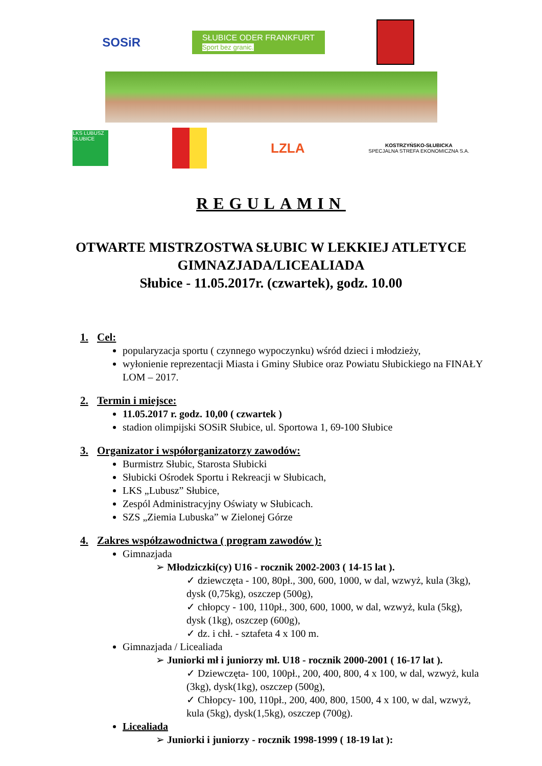SOSiR
SŁUBICE ODER FRANKFURT
Sport bez granic.
LKS LUBUSZ SŁUBICE
LZLA
KOSTRZYŃSKO-SŁUBICKA
SPECJALNA STREFA EKONOMICZNA S.A.
REGULAMIN
OTWARTE MISTRZOSTWA SŁUBIC W LEKKIEJ ATLETYCE
GIMNAZJADA/LICEALIADA
Słubice - 11.05.2017r. (czwartek), godz. 10.00
1. Cel:
popularyzacja sportu ( czynnego wypoczynku) wśród dzieci i młodzieży,
wyłonienie reprezentacji Miasta i Gminy Słubice oraz Powiatu Słubickiego na FINAŁY LOM – 2017.
2. Termin i miejsce:
11.05.2017 r. godz. 10,00 ( czwartek )
stadion olimpijski SOSiR Słubice, ul. Sportowa 1, 69-100 Słubice
3. Organizator i współorganizatorzy zawodów:
Burmistrz Słubic, Starosta Słubicki
Słubicki Ośrodek Sportu i Rekreacji w Słubicach,
LKS „Lubusz” Słubice,
Zespól Administracyjny Oświaty w Słubicach.
SZS „Ziemia Lubuska” w Zielonej Górze
4. Zakres współzawodnictwa ( program zawodów ):
Gimnazjada
➢ Młodziczki(cy) U16 - rocznik 2002-2003 ( 14-15 lat ).
✓ dziewczęta - 100, 80pł., 300, 600, 1000, w dal, wzwyż, kula (3kg), dysk (0,75kg), oszczep (500g),
✓ chłopcy - 100, 110pł., 300, 600, 1000, w dal, wzwyż, kula (5kg), dysk (1kg), oszczep (600g),
✓ dz. i chł. - sztafeta 4 x 100 m.
Gimnazjada / Licealiada
➢ Juniorki mł i juniorzy mł. U18 - rocznik 2000-2001 ( 16-17 lat ).
✓ Dziewczęta- 100, 100pł., 200, 400, 800, 4 x 100, w dal, wzwyż, kula (3kg), dysk(1kg), oszczep (500g),
✓ Chłopcy- 100, 110pł., 200, 400, 800, 1500, 4 x 100, w dal, wzwyż, kula (5kg), dysk(1,5kg), oszczep (700g).
Licealiada
➢ Juniorki i juniorzy - rocznik 1998-1999 ( 18-19 lat ):